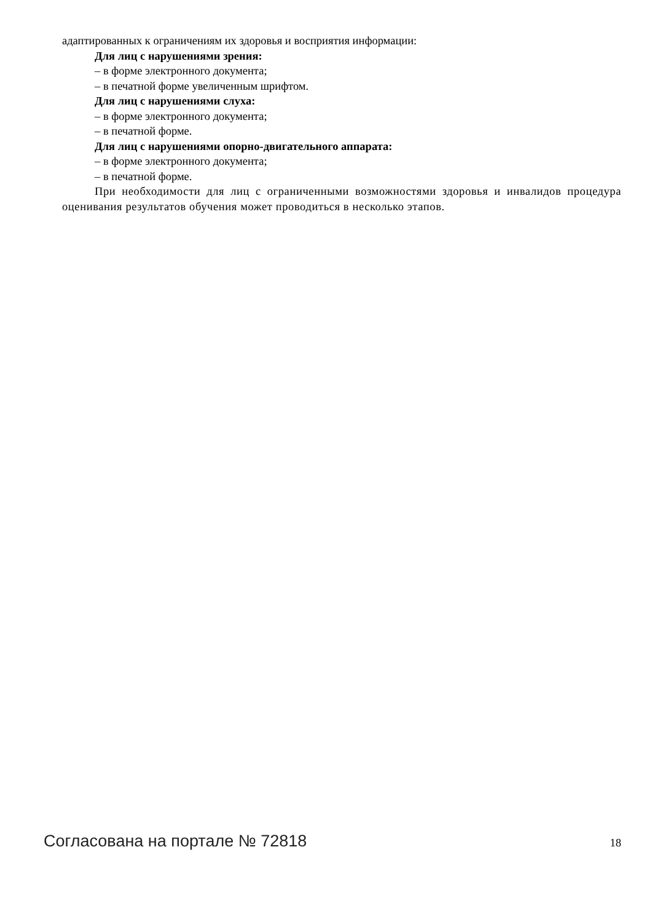адаптированных к ограничениям их здоровья и восприятия информации:
Для лиц с нарушениями зрения:
– в форме электронного документа;
– в печатной форме увеличенным шрифтом.
Для лиц с нарушениями слуха:
– в форме электронного документа;
– в печатной форме.
Для лиц с нарушениями опорно-двигательного аппарата:
– в форме электронного документа;
– в печатной форме.
При необходимости для лиц с ограниченными возможностями здоровья и инвалидов процедура оценивания результатов обучения может проводиться в несколько этапов.
Согласована на портале № 72818 18